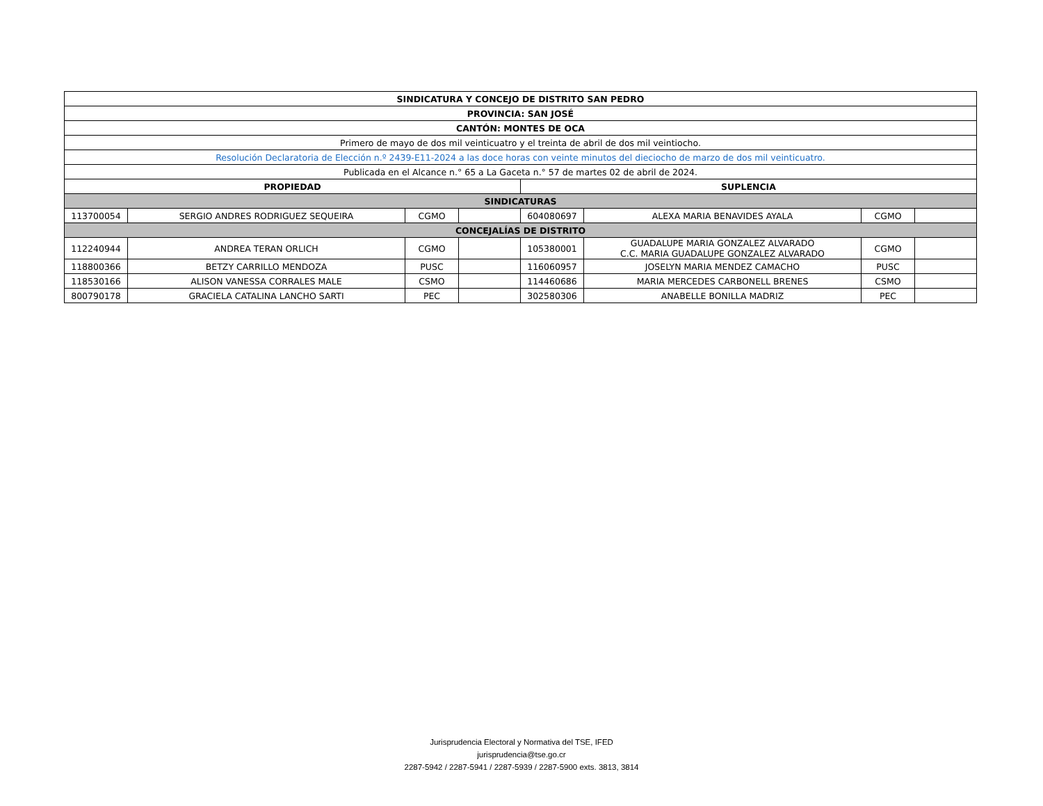| SINDICATURA Y CONCEJO DE DISTRITO SAN PEDRO | | | | | | | |
| PROVINCIA: SAN JOSÉ | | | | | | | |
| CANTÓN: MONTES DE OCA | | | | | | | |
| Primero de mayo de dos mil veinticuatro y el treinta de abril de dos mil veintiocho. | | | | | | | |
| Resolución Declaratoria de Elección n.º 2439-E11-2024 a las doce horas con veinte minutos del dieciocho de marzo de dos mil veinticuatro. | | | | | | | |
| Publicada en el Alcance n.° 65 a La Gaceta n.° 57 de martes 02 de abril de 2024. | | | | | | | |
| PROPIEDAD | | | | SUPLENCIA | | | |
| SINDICATURAS | | | | | | | |
| 113700054 | SERGIO ANDRES RODRIGUEZ SEQUEIRA | CGMO | | 604080697 | ALEXA MARIA BENAVIDES AYALA | CGMO | |
| CONCEJALÍAS DE DISTRITO | | | | | | | |
| 112240944 | ANDREA TERAN ORLICH | CGMO | | 105380001 | GUADALUPE MARIA GONZALEZ ALVARADO C.C. MARIA GUADALUPE GONZALEZ ALVARADO | CGMO | |
| 118800366 | BETZY CARRILLO MENDOZA | PUSC | | 116060957 | JOSELYN MARIA MENDEZ CAMACHO | PUSC | |
| 118530166 | ALISON VANESSA CORRALES MALE | CSMO | | 114460686 | MARIA MERCEDES CARBONELL BRENES | CSMO | |
| 800790178 | GRACIELA CATALINA LANCHO SARTI | PEC | | 302580306 | ANABELLE BONILLA MADRIZ | PEC | |
Jurisprudencia Electoral y Normativa del TSE, IFED
jurisprudencia@tse.go.cr
2287-5942 / 2287-5941 / 2287-5939 / 2287-5900 exts. 3813, 3814